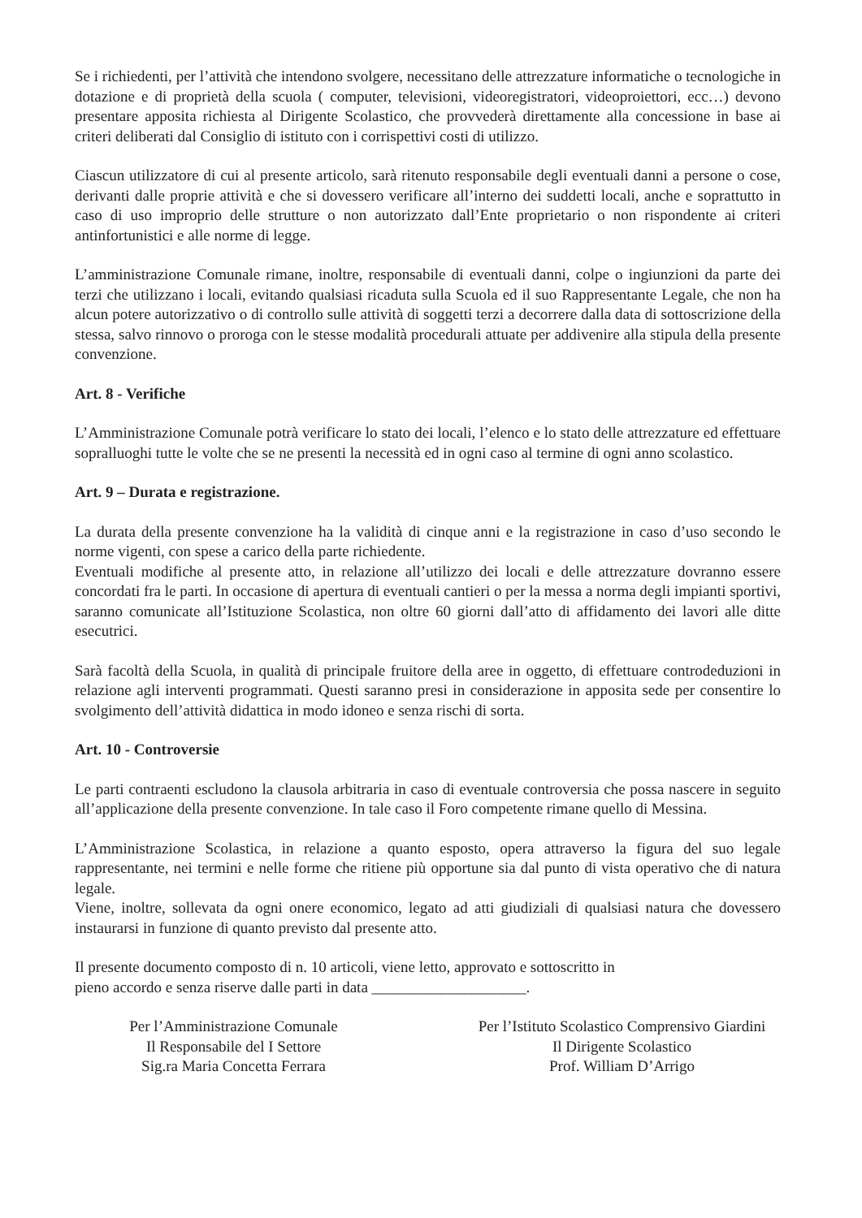Se i richiedenti, per l’attività che intendono svolgere, necessitano delle attrezzature informatiche o tecnologiche in dotazione e di proprietà della scuola ( computer, televisioni, videoregistratori, videoproiettori, ecc…) devono presentare apposita richiesta al Dirigente Scolastico, che provvederà direttamente alla concessione in base ai criteri deliberati dal Consiglio di istituto con i corrispettivi costi di utilizzo.
Ciascun utilizzatore di cui al presente articolo, sarà ritenuto responsabile degli eventuali danni a persone o cose, derivanti dalle proprie attività e che si dovessero verificare all’interno dei suddetti locali, anche e soprattutto in caso di uso improprio delle strutture o non autorizzato dall’Ente proprietario o non rispondente ai criteri antinfortunistici e alle norme di legge.
L’amministrazione Comunale rimane, inoltre, responsabile di eventuali danni, colpe o ingiunzioni da parte dei terzi che utilizzano i locali, evitando qualsiasi ricaduta sulla Scuola ed il suo Rappresentante Legale, che non ha alcun potere autorizzativo o di controllo sulle attività di soggetti terzi a decorrere dalla data di sottoscrizione della stessa, salvo rinnovo o proroga con le stesse modalità procedurali attuate per addivenire alla stipula della presente convenzione.
Art. 8 - Verifiche
L’Amministrazione Comunale potrà verificare lo stato dei locali, l’elenco e lo stato delle attrezzature ed effettuare sopralluoghi tutte le volte che se ne presenti la necessità ed in ogni caso al termine di ogni anno scolastico.
Art. 9 – Durata e registrazione.
La durata della presente convenzione ha la validità di cinque anni e la registrazione in caso d’uso secondo le norme vigenti, con spese a carico della parte richiedente.
Eventuali modifiche al presente atto, in relazione all’utilizzo dei locali e delle attrezzature dovranno essere concordati fra le parti. In occasione di apertura di eventuali cantieri o per la messa a norma degli impianti sportivi, saranno comunicate all’Istituzione Scolastica, non oltre 60 giorni dall’atto di affidamento dei lavori alle ditte esecutrici.
Sarà facoltà della Scuola, in qualità di principale fruitore della aree in oggetto, di effettuare controdeduzioni in relazione agli interventi programmati. Questi saranno presi in considerazione in apposita sede per consentire lo svolgimento dell’attività didattica in modo idoneo e senza rischi di sorta.
Art. 10 - Controversie
Le parti contraenti escludono la clausola arbitraria in caso di eventuale controversia che possa nascere in seguito all’applicazione della presente convenzione. In tale caso il Foro competente rimane quello di Messina.
L’Amministrazione Scolastica, in relazione a quanto esposto, opera attraverso la figura del suo legale rappresentante, nei termini e nelle forme che ritiene più opportune sia dal punto di vista operativo che di natura legale.
Viene, inoltre, sollevata da ogni onere economico, legato ad atti giudiziali di qualsiasi natura che dovessero instaurarsi in funzione di quanto previsto dal presente atto.
Il presente documento composto di n. 10 articoli, viene letto, approvato e sottoscritto in
pieno accordo e senza riserve dalle parti in data ____________________.
Per l’Amministrazione Comunale
Il Responsabile del I Settore
Sig.ra Maria Concetta Ferrara
Per l’Istituto Scolastico Comprensivo Giardini
Il Dirigente Scolastico
Prof. William D’Arrigo